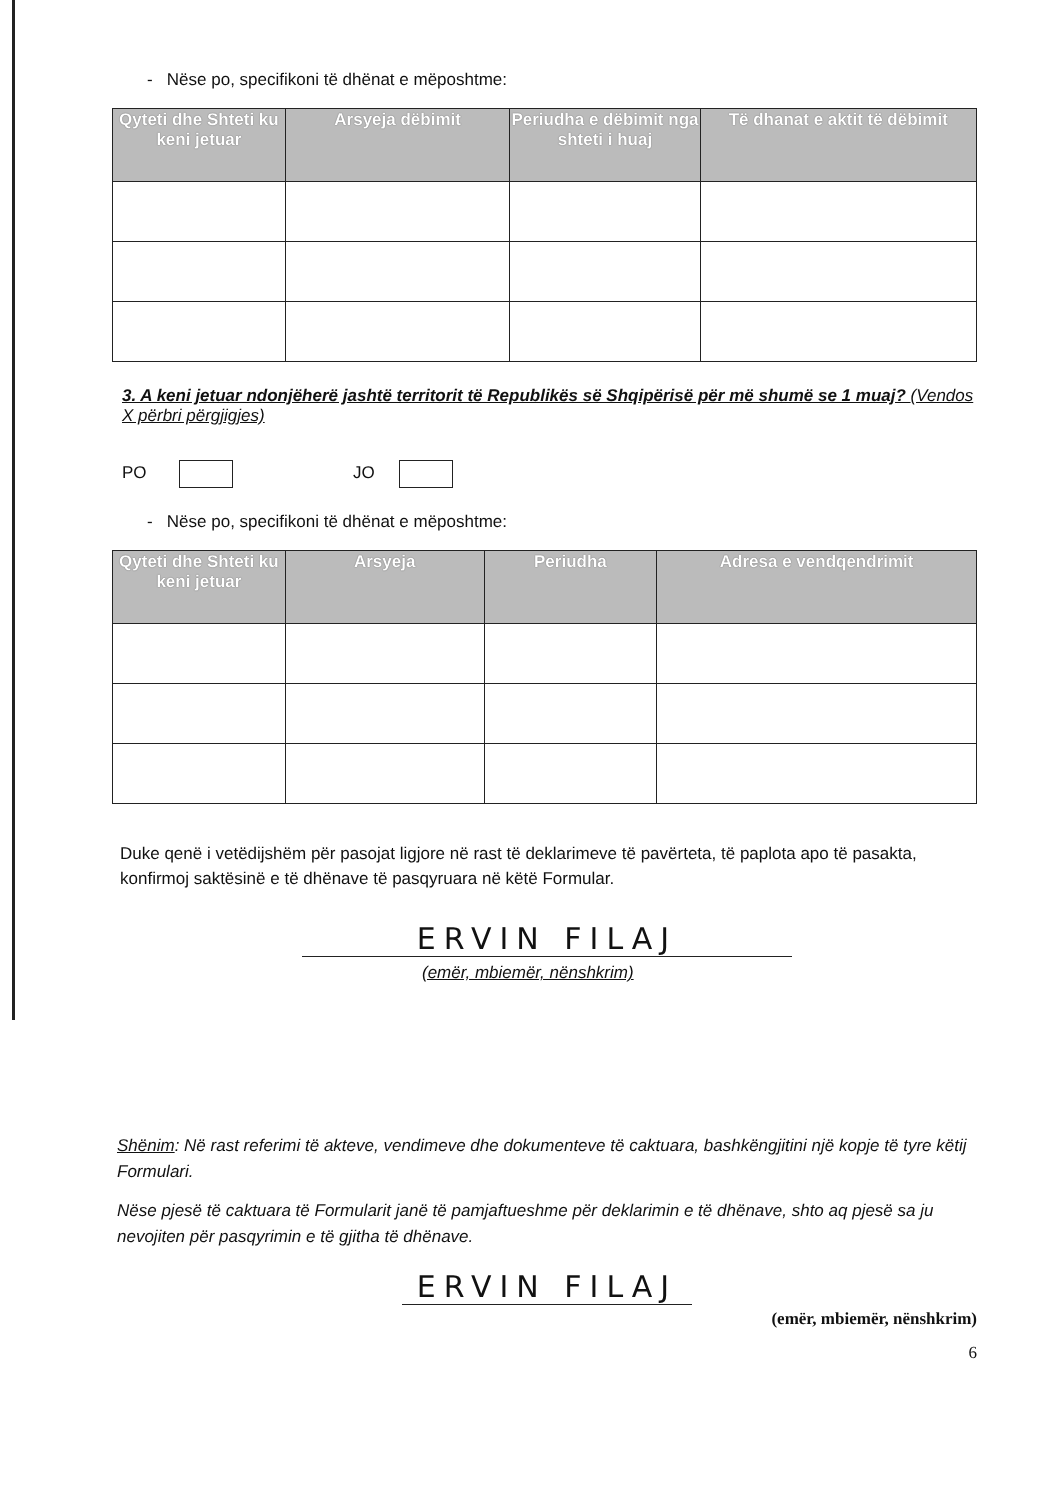- Nëse po, specifikoni të dhënat e mëposhtme:
| Qyteti dhe Shteti ku keni jetuar | Arsyeja dëbimit | Periudha e dëbimit nga shteti i huaj | Të dhanat e aktit të dëbimit |
| --- | --- | --- | --- |
3. A keni jetuar ndonjëherë jashtë territorit të Republikës së Shqipërisë për më shumë se 1 muaj? (Vendos X përbri përgjigjes)
PO JO
- Nëse po, specifikoni të dhënat e mëposhtme:
| Qyteti dhe Shteti ku keni jetuar | Arsyeja | Periudha | Adresa e vendqendrimit |
| --- | --- | --- | --- |
Duke qenë i vetëdijshëm për pasojat ligjore në rast të deklarimeve të pavërteta, të paplota apo të pasakta, konfirmoj saktësinë e të dhënave të pasqyruara në këtë Formular.
ERVIN FILAJ
(emër, mbiemër, nënshkrim)
Shënim: Në rast referimi të akteve, vendimeve dhe dokumenteve të caktuara, bashkëngjitini një kopje të tyre këtij Formulari.
Nëse pjesë të caktuara të Formularit janë të pamjaftueshme për deklarimin e të dhënave, shto aq pjesë sa ju nevojiten për pasqyrimin e të gjitha të dhënave.
ERVIN FILAJ
(emër, mbiemër, nënshkrim)
6